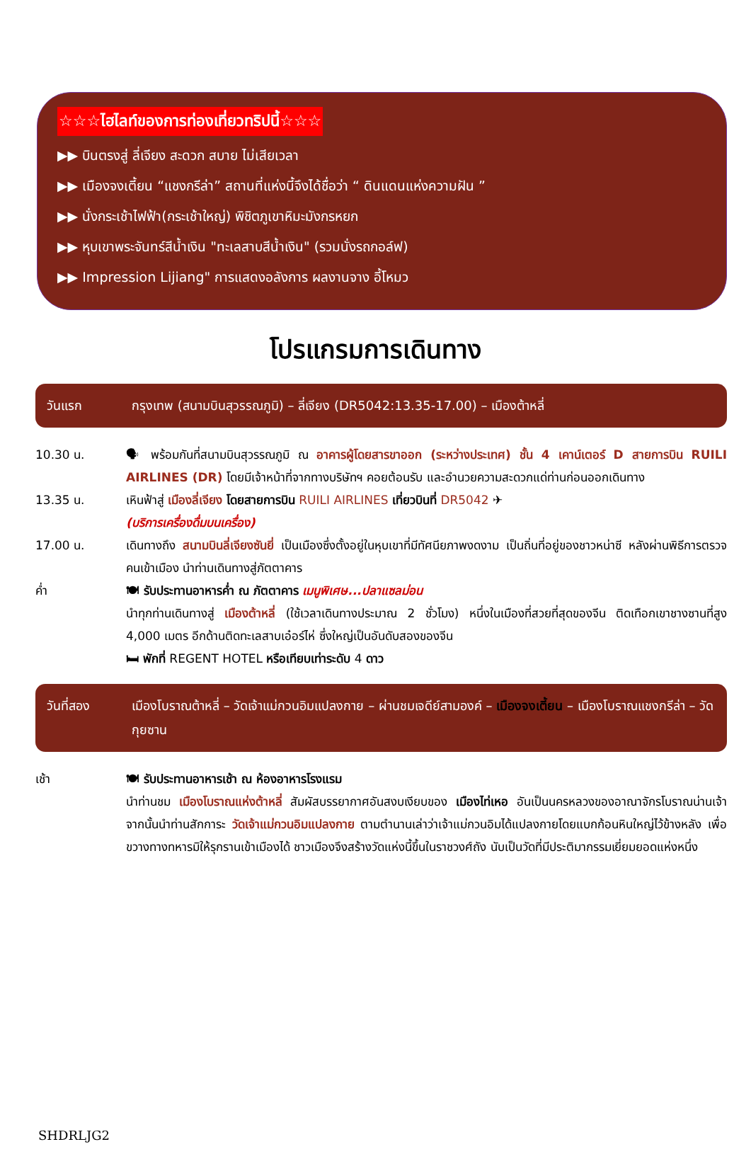☆☆☆ไฮไลท์ของการท่องเที่ยวทริปนี้☆☆☆
▶▶ บินตรงสู่ ลี่เจียง สะดวก สบาย ไม่เสียเวลา
▶▶ เมืองจงเตี้ยน “แชงกรีล่า” สถานที่แห่งนี้จึงได้ชื่อว่า “ ดินแดนแห่งความฝัน ”
▶▶ นั่งกระเช้าไฟฟ้า(กระเช้าใหญ่) พิชิตภูเขาหิมะมังกรหยก
▶▶ หุบเขาพระจันทร์สีน้ำเงิน "ทะเลสาบสีน้ำเงิน" (รวมนั่งรถกอล์ฟ)
▶▶ Impression Lijiang" การแสดงอลังการ ผลงานจาง อี้โหมว
โปรแกรมการเดินทาง
วันแรก กรุงเทพ (สนามบินสุวรรณภูมิ) – ลี่เจียง (DR5042:13.35-17.00) – เมืองต้าหลี่
10.30 น. 🗣 พร้อมกันที่สนามบินสุวรรณภูมิ ณ อาคารผู้โดยสารขาออก (ระหว่างประเทศ) ชั้น 4 เคาน์เตอร์ D สายการบิน RUILI AIRLINES (DR) โดยมีเจ้าหน้าที่จากทางบริษัทฯ คอยต้อนรับ และอำนวยความสะดวกแด่ท่านก่อนออกเดินทาง
13.35 น. เหินฟ้าสู่ เมืองลี่เจียง โดยสายการบิน RUILI AIRLINES เที่ยวบินที่ DR5042 ✈
(บริการเครื่องดื่มบนเครื่อง)
17.00 น. เดินทางถึง สนามบินลี่เจียงซันยี่ เป็นเมืองซึ่งตั้งอยู่ในหุบเขาที่มีทัศนียภาพงดงาม เป็นถิ่นที่อยู่ของชาวหน่าซี หลังผ่านพิธีการตรวจคนเข้าเมือง นำท่านเดินทางสู่ภัตตาคาร
ค่ำ 🍽 รับประทานอาหารค่ำ ณ ภัตตาคาร เมนูพิเศษ...ปลาแซลม่อน
นำทุกท่านเดินทางสู่ เมืองต้าหลี่ (ใช้เวลาเดินทางประมาณ 2 ชั่วโมง) หนึ่งในเมืองที่สวยที่สุดของจีน ติดเทือกเขาชางซานที่สูง 4,000 เมตร อีกด้านติดทะเลสาบเอ๋อร์ไห่ ซึ่งใหญ่เป็นอันดับสองของจีน
🛏 พักที่ REGENT HOTEL หรือเทียบเท่าระดับ 4 ดาว
วันที่สอง เมืองโบราณต้าหลี่ – วัดเจ้าแม่กวนอิมแปลงกาย – ผ่านชมเจดีย์สามองค์ – เมืองจงเตี้ยน – เมืองโบราณแชงกรีล่า – วัดกุยซาน
เช้า 🍽 รับประทานอาหารเช้า ณ ห้องอาหารโรงแรม
นำท่านชม เมืองโบราณแห่งต้าหลี่ สัมผัสบรรยากาศอันสงบเงียบของ เมืองไท่เหอ อันเป็นนครหลวงของอาณาจักรโบราณน่านเจ้า จากนั้นนำท่านสักการะ วัดเจ้าแม่กวนอิมแปลงกาย ตามตำนานเล่าว่าเจ้าแม่กวนอิมได้แปลงกายโดยแบกก้อนหินใหญ่ไว้ข้างหลัง เพื่อขวางทางทหารมิให้รุกรานเข้าเมืองได้ ชาวเมืองจึงสร้างวัดแห่งนี้ขึ้นในราชวงศ์ถัง นับเป็นวัดที่มีประติมากรรมเยี่ยมยอดแห่งหนึ่ง
SHDRLJG2